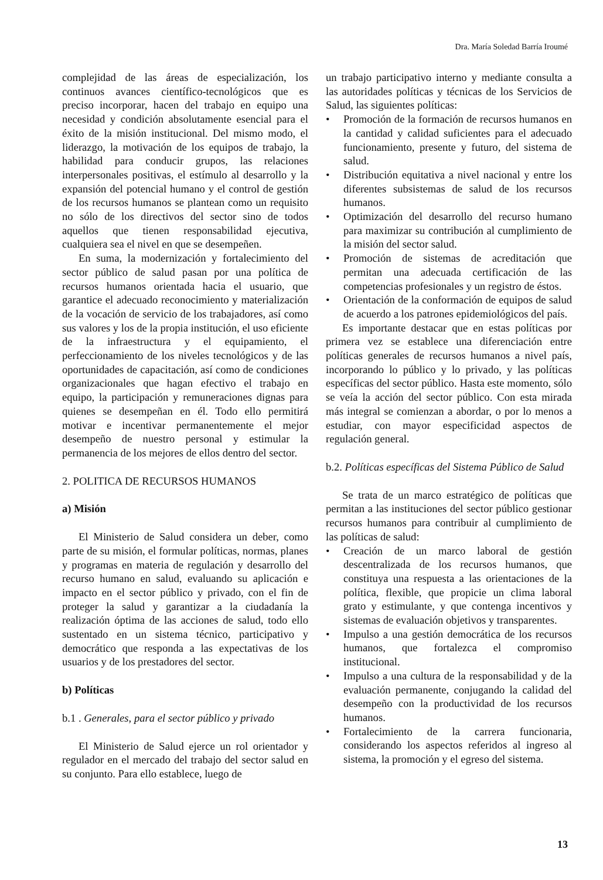Dra. María Soledad Barría Iroumé
complejidad de las áreas de especialización, los continuos avances científico-tecnológicos que es preciso incorporar, hacen del trabajo en equipo una necesidad y condición absolutamente esencial para el éxito de la misión institucional. Del mismo modo, el liderazgo, la motivación de los equipos de trabajo, la habilidad para conducir grupos, las relaciones interpersonales positivas, el estímulo al desarrollo y la expansión del potencial humano y el control de gestión de los recursos humanos se plantean como un requisito no sólo de los directivos del sector sino de todos aquellos que tienen responsabilidad ejecutiva, cualquiera sea el nivel en que se desempeñen.
En suma, la modernización y fortalecimiento del sector público de salud pasan por una política de recursos humanos orientada hacia el usuario, que garantice el adecuado reconocimiento y materialización de la vocación de servicio de los trabajadores, así como sus valores y los de la propia institución, el uso eficiente de la infraestructura y el equipamiento, el perfeccionamiento de los niveles tecnológicos y de las oportunidades de capacitación, así como de condiciones organizacionales que hagan efectivo el trabajo en equipo, la participación y remuneraciones dignas para quienes se desempeñan en él. Todo ello permitirá motivar e incentivar permanentemente el mejor desempeño de nuestro personal y estimular la permanencia de los mejores de ellos dentro del sector.
2. POLITICA DE RECURSOS HUMANOS
a) Misión
El Ministerio de Salud considera un deber, como parte de su misión, el formular políticas, normas, planes y programas en materia de regulación y desarrollo del recurso humano en salud, evaluando su aplicación e impacto en el sector público y privado, con el fin de proteger la salud y garantizar a la ciudadanía la realización óptima de las acciones de salud, todo ello sustentado en un sistema técnico, participativo y democrático que responda a las expectativas de los usuarios y de los prestadores del sector.
b) Políticas
b.1 . Generales, para el sector público y privado
El Ministerio de Salud ejerce un rol orientador y regulador en el mercado del trabajo del sector salud en su conjunto. Para ello establece, luego de
un trabajo participativo interno y mediante consulta a las autoridades políticas y técnicas de los Servicios de Salud, las siguientes políticas:
• Promoción de la formación de recursos humanos en la cantidad y calidad suficientes para el adecuado funcionamiento, presente y futuro, del sistema de salud.
• Distribución equitativa a nivel nacional y entre los diferentes subsistemas de salud de los recursos humanos.
• Optimización del desarrollo del recurso humano para maximizar su contribución al cumplimiento de la misión del sector salud.
• Promoción de sistemas de acreditación que permitan una adecuada certificación de las competencias profesionales y un registro de éstos.
• Orientación de la conformación de equipos de salud de acuerdo a los patrones epidemiológicos del país.
Es importante destacar que en estas políticas por primera vez se establece una diferenciación entre políticas generales de recursos humanos a nivel país, incorporando lo público y lo privado, y las políticas específicas del sector público. Hasta este momento, sólo se veía la acción del sector público. Con esta mirada más integral se comienzan a abordar, o por lo menos a estudiar, con mayor especificidad aspectos de regulación general.
b.2. Políticas específicas del Sistema Público de Salud
Se trata de un marco estratégico de políticas que permitan a las instituciones del sector público gestionar recursos humanos para contribuir al cumplimiento de las políticas de salud:
• Creación de un marco laboral de gestión descentralizada de los recursos humanos, que constituya una respuesta a las orientaciones de la política, flexible, que propicie un clima laboral grato y estimulante, y que contenga incentivos y sistemas de evaluación objetivos y transparentes.
• Impulso a una gestión democrática de los recursos humanos, que fortalezca el compromiso institucional.
• Impulso a una cultura de la responsabilidad y de la evaluación permanente, conjugando la calidad del desempeño con la productividad de los recursos humanos.
• Fortalecimiento de la carrera funcionaria, considerando los aspectos referidos al ingreso al sistema, la promoción y el egreso del sistema.
13